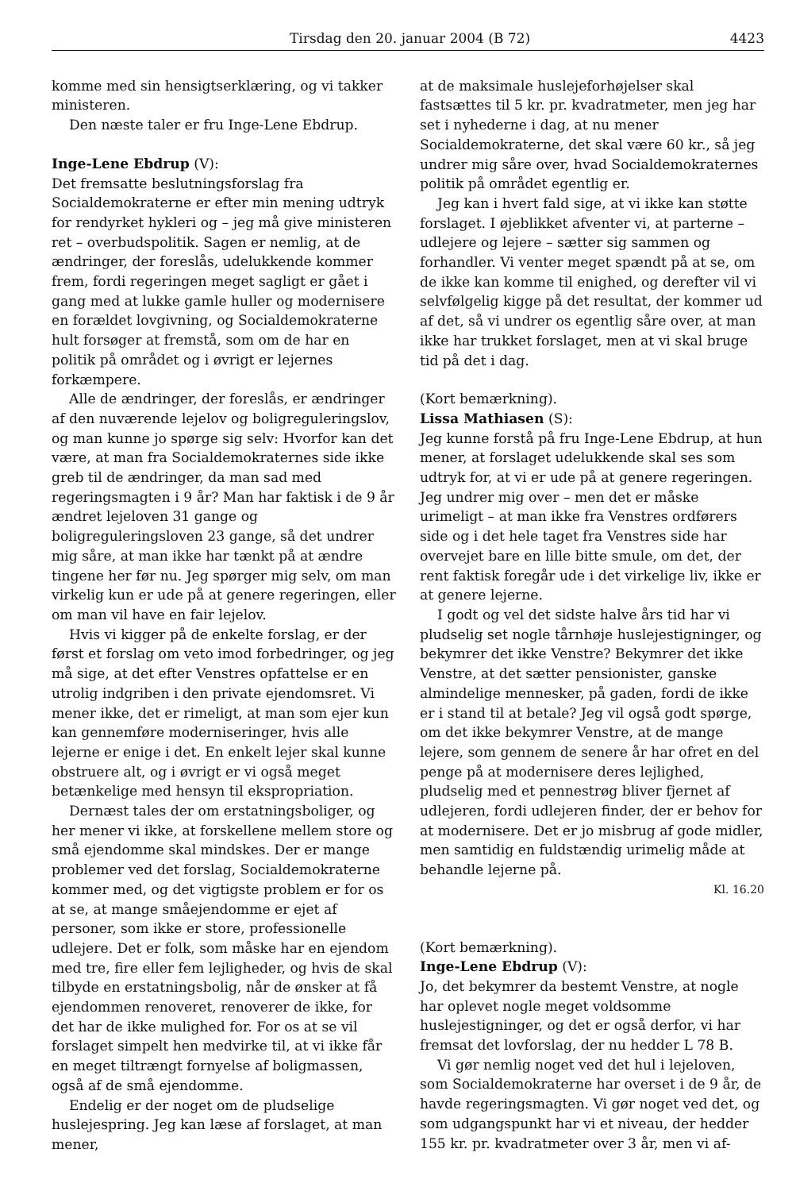Tirsdag den 20. januar 2004 (B 72) 4423
komme med sin hensigtserklæring, og vi takker ministeren.
Den næste taler er fru Inge-Lene Ebdrup.
Inge-Lene Ebdrup (V):
Det fremsatte beslutningsforslag fra Socialdemokraterne er efter min mening udtryk for rendyrket hykleri og – jeg må give ministeren ret – overbudspolitik. Sagen er nemlig, at de ændringer, der foreslås, udelukkende kommer frem, fordi regeringen meget sagligt er gået i gang med at lukke gamle huller og modernisere en forældet lovgivning, og Socialdemokraterne hult forsøger at fremstå, som om de har en politik på området og i øvrigt er lejernes forkæmpere.
Alle de ændringer, der foreslås, er ændringer af den nuværende lejelov og boligreguleringslov, og man kunne jo spørge sig selv: Hvorfor kan det være, at man fra Socialdemokraternes side ikke greb til de ændringer, da man sad med regeringsmagten i 9 år? Man har faktisk i de 9 år ændret lejeloven 31 gange og boligreguleringsloven 23 gange, så det undrer mig såre, at man ikke har tænkt på at ændre tingene her før nu. Jeg spørger mig selv, om man virkelig kun er ude på at genere regeringen, eller om man vil have en fair lejelov.
Hvis vi kigger på de enkelte forslag, er der først et forslag om veto imod forbedringer, og jeg må sige, at det efter Venstres opfattelse er en utrolig indgriben i den private ejendomsret. Vi mener ikke, det er rimeligt, at man som ejer kun kan gennemføre moderniseringer, hvis alle lejerne er enige i det. En enkelt lejer skal kunne obstruere alt, og i øvrigt er vi også meget betænkelige med hensyn til ekspropriation.
Dernæst tales der om erstatningsboliger, og her mener vi ikke, at forskellene mellem store og små ejendomme skal mindskes. Der er mange problemer ved det forslag, Socialdemokraterne kommer med, og det vigtigste problem er for os at se, at mange småejendomme er ejet af personer, som ikke er store, professionelle udlejere. Det er folk, som måske har en ejendom med tre, fire eller fem lejligheder, og hvis de skal tilbyde en erstatningsbolig, når de ønsker at få ejendommen renoveret, renoverer de ikke, for det har de ikke mulighed for. For os at se vil forslaget simpelt hen medvirke til, at vi ikke får en meget tiltrængt fornyelse af boligmassen, også af de små ejendomme.
Endelig er der noget om de pludselige huslejespring. Jeg kan læse af forslaget, at man mener,
at de maksimale huslejeforhøjelser skal fastsættes til 5 kr. pr. kvadratmeter, men jeg har set i nyhederne i dag, at nu mener Socialdemokraterne, det skal være 60 kr., så jeg undrer mig såre over, hvad Socialdemokraternes politik på området egentlig er.
Jeg kan i hvert fald sige, at vi ikke kan støtte forslaget. I øjeblikket afventer vi, at parterne – udlejere og lejere – sætter sig sammen og forhandler. Vi venter meget spændt på at se, om de ikke kan komme til enighed, og derefter vil vi selvfølgelig kigge på det resultat, der kommer ud af det, så vi undrer os egentlig såre over, at man ikke har trukket forslaget, men at vi skal bruge tid på det i dag.
(Kort bemærkning).
Lissa Mathiasen (S):
Jeg kunne forstå på fru Inge-Lene Ebdrup, at hun mener, at forslaget udelukkende skal ses som udtryk for, at vi er ude på at genere regeringen. Jeg undrer mig over – men det er måske urimeligt – at man ikke fra Venstres ordførers side og i det hele taget fra Venstres side har overvejet bare en lille bitte smule, om det, der rent faktisk foregår ude i det virkelige liv, ikke er at genere lejerne.
I godt og vel det sidste halve års tid har vi pludselig set nogle tårnhøje huslejestigninger, og bekymrer det ikke Venstre? Bekymrer det ikke Venstre, at det sætter pensionister, ganske almindelige mennesker, på gaden, fordi de ikke er i stand til at betale? Jeg vil også godt spørge, om det ikke bekymrer Venstre, at de mange lejere, som gennem de senere år har ofret en del penge på at modernisere deres lejlighed, pludselig med et pennestrøg bliver fjernet af udlejeren, fordi udlejeren finder, der er behov for at modernisere. Det er jo misbrug af gode midler, men samtidig en fuldstændig urimelig måde at behandle lejerne på.
Kl. 16.20
(Kort bemærkning).
Inge-Lene Ebdrup (V):
Jo, det bekymrer da bestemt Venstre, at nogle har oplevet nogle meget voldsomme huslejestigninger, og det er også derfor, vi har fremsat det lovforslag, der nu hedder L 78 B.
Vi gør nemlig noget ved det hul i lejeloven, som Socialdemokraterne har overset i de 9 år, de havde regeringsmagten. Vi gør noget ved det, og som udgangspunkt har vi et niveau, der hedder 155 kr. pr. kvadratmeter over 3 år, men vi af-